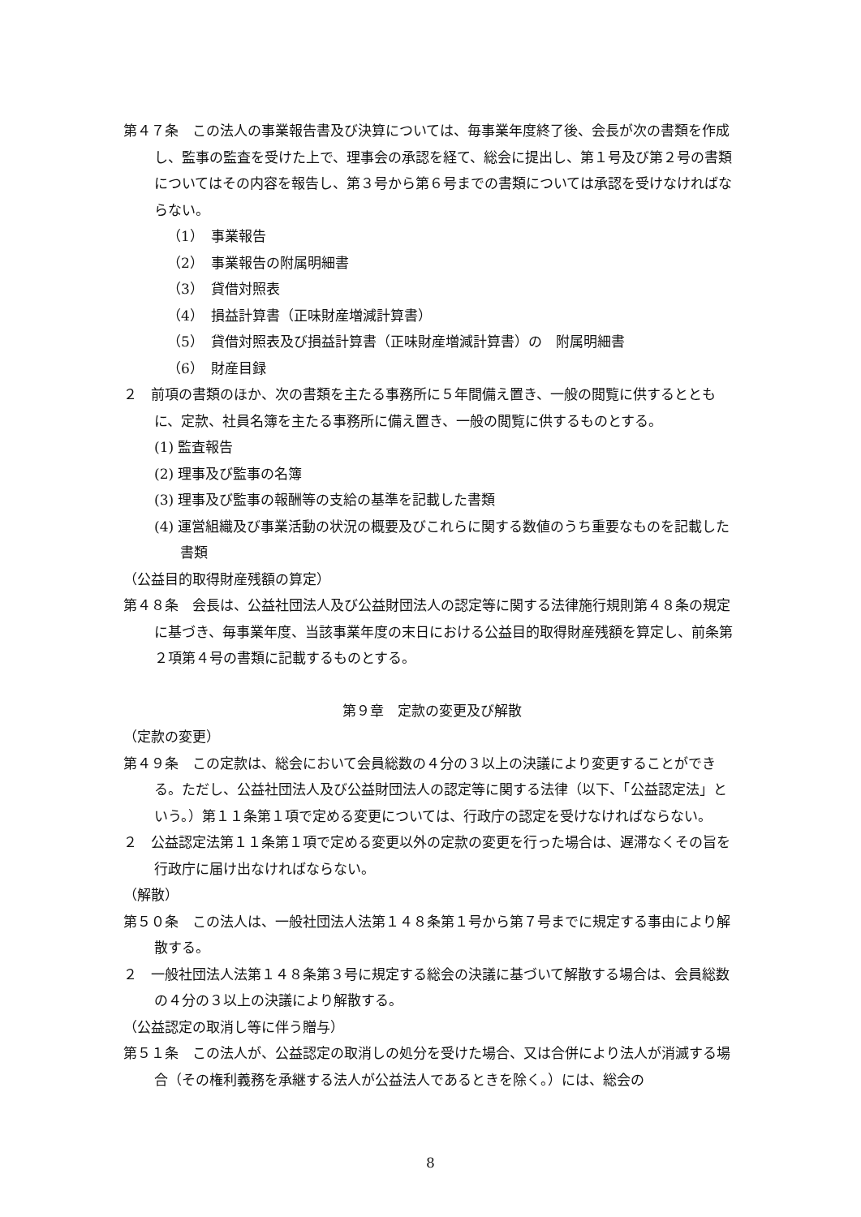第４７条　この法人の事業報告書及び決算については、毎事業年度終了後、会長が次の書類を作成し、監事の監査を受けた上で、理事会の承認を経て、総会に提出し、第１号及び第２号の書類についてはその内容を報告し、第３号から第６号までの書類については承認を受けなければならない。
（1）　事業報告
（2）　事業報告の附属明細書
（3）　貸借対照表
（4）　損益計算書（正味財産増減計算書）
（5）　貸借対照表及び損益計算書（正味財産増減計算書）の　附属明細書
（6）　財産目録
２　前項の書類のほか、次の書類を主たる事務所に５年間備え置き、一般の閲覧に供するとともに、定款、社員名簿を主たる事務所に備え置き、一般の閲覧に供するものとする。
(1) 監査報告
(2) 理事及び監事の名簿
(3) 理事及び監事の報酬等の支給の基準を記載した書類
(4) 運営組織及び事業活動の状況の概要及びこれらに関する数値のうち重要なものを記載した書類
（公益目的取得財産残額の算定）
第４８条　会長は、公益社団法人及び公益財団法人の認定等に関する法律施行規則第４８条の規定に基づき、毎事業年度、当該事業年度の末日における公益目的取得財産残額を算定し、前条第２項第４号の書類に記載するものとする。
第９章　定款の変更及び解散
（定款の変更）
第４９条　この定款は、総会において会員総数の４分の３以上の決議により変更することができる。ただし、公益社団法人及び公益財団法人の認定等に関する法律（以下、「公益認定法」という。）第１１条第１項で定める変更については、行政庁の認定を受けなければならない。
２　公益認定法第１１条第１項で定める変更以外の定款の変更を行った場合は、遅滞なくその旨を行政庁に届け出なければならない。
（解散）
第５０条　この法人は、一般社団法人法第１４８条第１号から第７号までに規定する事由により解散する。
２　一般社団法人法第１４８条第３号に規定する総会の決議に基づいて解散する場合は、会員総数の４分の３以上の決議により解散する。
（公益認定の取消し等に伴う贈与）
第５１条　この法人が、公益認定の取消しの処分を受けた場合、又は合併により法人が消滅する場合（その権利義務を承継する法人が公益法人であるときを除く。）には、総会の
8